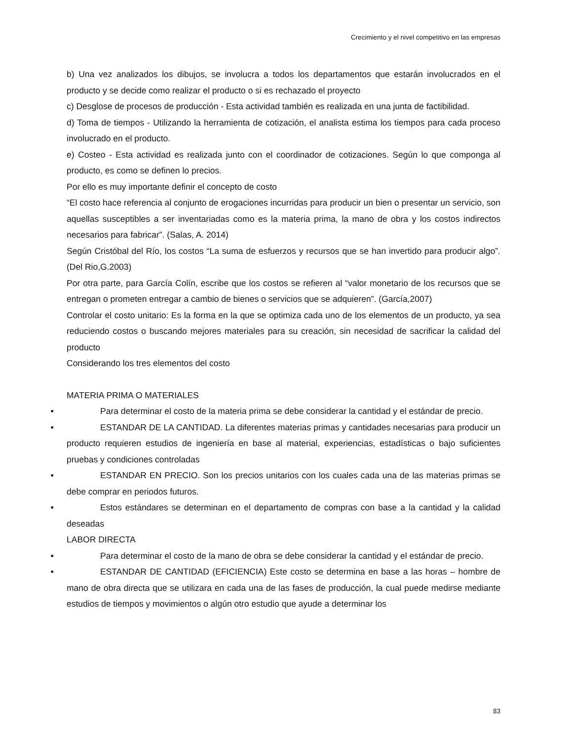Crecimiento y el nivel competitivo en las empresas
b) Una vez analizados los dibujos, se involucra a todos los departamentos que estarán involucrados en el producto y se decide como realizar el producto o si es rechazado el proyecto
c) Desglose de procesos de producción - Esta actividad también es realizada en una junta de factibilidad.
d) Toma de tiempos - Utilizando la herramienta de cotización, el analista estima los tiempos para cada proceso involucrado en el producto.
e) Costeo - Esta actividad es realizada junto con el coordinador de cotizaciones. Según lo que componga al producto, es como se definen lo precios.
Por ello es muy importante definir el concepto de costo
“El costo hace referencia al conjunto de erogaciones incurridas para producir un bien o presentar un servicio, son aquellas susceptibles a ser inventariadas como es la materia prima, la mano de obra y los costos indirectos necesarios para fabricar”. (Salas, A. 2014)
Según Cristóbal del Río, los costos “La suma de esfuerzos y recursos que se han invertido para producir algo”.(Del Rio,G.2003)
Por otra parte, para García Colín, escribe que los costos se refieren al “valor monetario de los recursos que se entregan o prometen entregar a cambio de bienes o servicios que se adquieren”. (García,2007)
Controlar el costo unitario: Es la forma en la que se optimiza cada uno de los elementos de un producto, ya sea reduciendo costos o buscando mejores materiales para su creación, sin necesidad de sacrificar la calidad del producto
Considerando los tres elementos del costo
MATERIA PRIMA O MATERIALES
■ Para determinar el costo de la materia prima se debe considerar la cantidad y el estándar de precio.
■ ESTANDAR DE LA CANTIDAD. La diferentes materias primas y cantidades necesarias para producir un producto requieren estudios de ingeniería en base al material, experiencias, estadísticas o bajo suficientes pruebas y condiciones controladas
■ ESTANDAR EN PRECIO. Son los precios unitarios con los cuales cada una de las materias primas se debe comprar en periodos futuros.
■ Estos estándares se determinan en el departamento de compras con base a la cantidad y la calidad deseadas
LABOR DIRECTA
■ Para determinar el costo de la mano de obra se debe considerar la cantidad y el estándar de precio.
■ ESTANDAR DE CANTIDAD (EFICIENCIA) Este costo se determina en base a las horas – hombre de mano de obra directa que se utilizara en cada una de las fases de producción, la cual puede medirse mediante estudios de tiempos y movimientos o algún otro estudio que ayude a determinar los
83